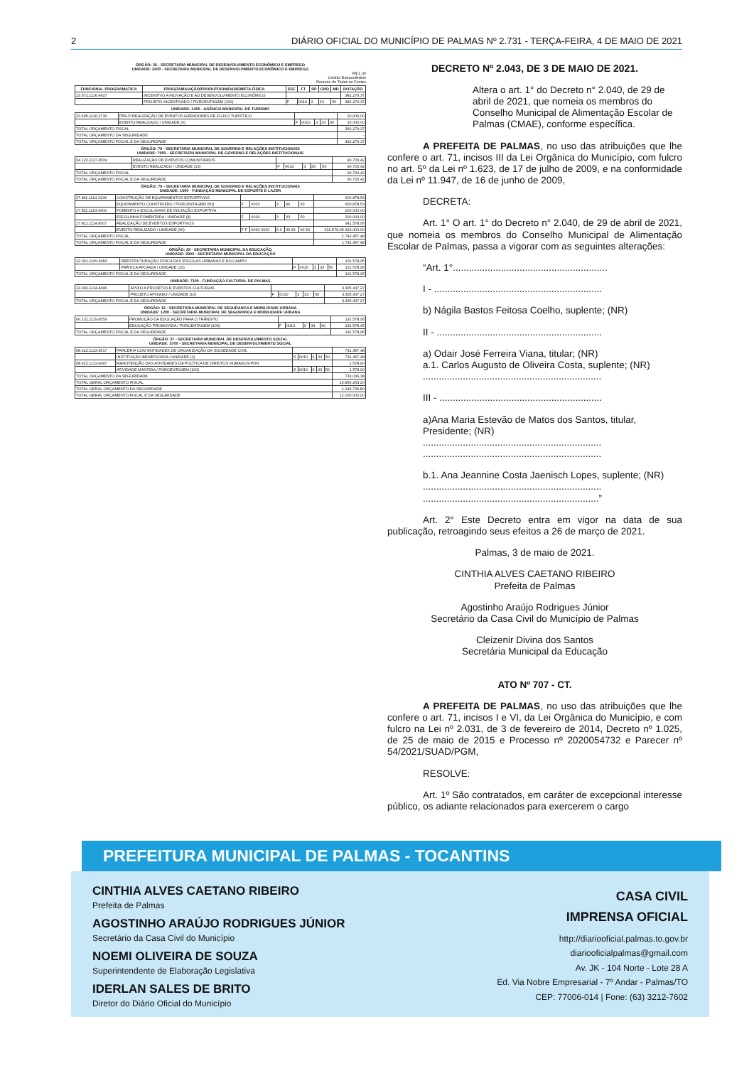2 DIÁRIO OFICIAL DO MUNICÍPIO DE PALMAS Nº 2.731 - TERÇA-FEIRA, 4 DE MAIO DE 2021
ÓRGÃO: 26 - SECRETARIA MUNICIPAL DE DESENVOLVIMENTO ECONÔMICO E EMPREGO
UNIDADE: 2600 - SECRETARIA MUNICIPAL DE DESENVOLVIMENTO ECONÔMICO E EMPREGO
R$ 1,00
Crédito Extraordinário
Recurso de Todas as Fontes
| FUNCIONAL PROGRAMÁTICA | PROGRAMA/AÇÃO/PRODUTO/UNIDADE/META FÍSICA | ESF | FT | RP | GND | MD | DOTAÇÃO |
| --- | --- | --- | --- | --- | --- | --- | --- |
| 23.572.1116.4427 | INCENTIVO A INOVAÇÃO E AO DESENVOLVIMENTO ECONÔMICO | | | | | | 382.279,37 |
| | PROJETO INCENTIVADO / PORCENTAGEM (100) | F | 0010 | 3 | 33 | 50 | 382.279,37 |
UNIDADE: 1400 - AGÊNCIA MUNICIPAL DE TURISMO
| 23.695.1116.2730 | PPA-P-REALIZAÇÃO DE EVENTOS GERADORES DE FLUXO TURÍSTICO | | | | | | 10.000,00 |
| | EVENTO REALIZADO / UNIDADE (6) | F | 0010 | 3 | 33 | 90 | 10.000,00 |
| TOTAL ORÇAMENTO FISCAL | | | | | | | 392.279,37 |
| TOTAL ORÇAMENTO DA SEGURIDADE | | | | | | | - |
| TOTAL ORÇAMENTO FISCAL E DA SEGURIDADE | | | | | | | 392.279,37 |
ÓRGÃO: 79 - SECRETARIA MUNICIPAL DE GOVERNO E RELAÇÕES INSTITUCIONAIS
UNIDADE: 7900 - SECRETARIA MUNICIPAL DE GOVERNO E RELAÇÕES INSTITUCIONAIS
| 04.122.1117.4509 | REALIZAÇÃO DE EVENTOS COMUNITÁRIOS | | | | | | 90.700,42 |
| | EVENTO REALIZADO / UNIDADE (15) | F | 0010 | 3 | 33 | 50 | 90.700,42 |
| TOTAL ORÇAMENTO FISCAL | | | | | | | 90.700,42 |
| TOTAL ORÇAMENTO FISCAL E DA SEGURIDADE | | | | | | | 90.700,42 |
ÓRGÃO: 79 - SECRETARIA MUNICIPAL DE GOVERNO E RELAÇÕES INSTITUCIONAIS
UNIDADE: 1600 - FUNDAÇÃO MUNICIPAL DE ESPORTE E LAZER
| 27.811.1114.3134 | CONSTRUÇÃO DE EQUIPAMENTOS ESPORTIVOS | | | | | | 600.878,53 |
| | EQUIPAMENTO CONSTRUÍDO / PORCENTAGEM (50) | F | 0010 | 3 | 44 | 90 | 600.878,53 |
| 27.811.1114.4409 | FOMENTO A ESCOLINHAS DE INICIAÇÃO ESPORTIVA | | | | | | 200.000,00 |
| | ESCOLINHA FOMENTADA / UNIDADE (8) | F | 0010 | 3 | 33 | 50 | 200.000,00 |
| 27.812.1114.4507 | REALIZAÇÃO DE EVENTOS ESPORTIVOS | | | | | | 941.578,95 |
| | EVENTO REALIZADO / UNIDADE (90) | F F | 0010 0010 | 3 3 | 33 33 | 90 50 | 631.578,95 310.000,00 |
| TOTAL ORÇAMENTO FISCAL | | | | | | | 1.742.457,48 |
| TOTAL ORÇAMENTO FISCAL E DA SEGURIDADE | | | | | | | 1.742.457,48 |
ÓRGÃO: 29 - SECRETARIA MUNICIPAL DA EDUCAÇÃO
UNIDADE: 2900 - SECRETARIA MUNICIPAL DA EDUCAÇÃO
| 12.361.1109.4450 | REESTRUTURAÇÃO FÍSICA DAS ESCOLAS URBANAS E DO CAMPO | | | | | | 101.578,95 |
| | PRÁTICA APOIADA / UNIDADE (10) | F | 0010 | 3 | 33 | 50 | 101.578,95 |
| TOTAL ORÇAMENTO FISCAL E DA SEGURIDADE | | | | | | | 101.578,95 |
UNIDADE: 7100 - FUNDAÇÃO CULTURAL DE PALMAS
| 13.392.1114.4446 | APOIO A PROJETOS E EVENTOS CULTURAIS | | | | | | 3.305.437,27 |
| | PROJETO APOIADO / UNIDADE (10) | F | 0010 | 3 | 33 | 50 | 3.305.437,27 |
| TOTAL ORÇAMENTO FISCAL E DA SEGURIDADE | | | | | | | 3.305.437,27 |
ÓRGÃO: 12 - SECRETARIA MUNICIPAL DE SEGURANCA E MOBILIDADE URBANA
UNIDADE: 1200 - SECRETARIA MUNICIPAL DE SEGURANCA E MOBILIDADE URBANA
| 06.131.1119.4559 | PROMOÇÃO DA EDUCAÇÃO PARA O TRÂNSITO | | | | | | 131.578,95 |
| | EDUCAÇÃO PROMOVIDA / PORCENTAGEM (100) | F | 0010 | 3 | 33 | 90 | 131.578,95 |
| TOTAL ORÇAMENTO FISCAL E DA SEGURIDADE | | | | | | | 131.578,95 |
ÓRGÃO: 37 - SECRETARIA MUNICIPAL DE DESENVOLVIMENTO SOCIAL
UNIDADE: 3700 - SECRETARIA MUNICIPAL DE DESENVOLVIMENTO SOCIAL
| 08.422.1113.4517 | PARCERIA COM ENTIDADES DE ORGANIZAÇÃO DA SOCIEDADE CIVIL | | | | | | 731.457,48 |
| | INSTITUIÇÃO BENEFICIADA / UNIDADE (2) | S | 0010 | 3 | 33 | 50 | 731.457,48 |
| 08.422.1113.4497 | MANUTENÇÃO DAS ATIVIDADES DA POLÍTICA DE DIREITOS HUMANOS-PDH | | | | | | 1.578,90 |
| | ATIVIDADE MANTIDA / PORCENTAGEM (100) | S | 0010 | 3 | 33 | 50 | 1.578,90 |
| TOTAL ORÇAMENTO DA SEGURIDADE | | | | | | | 733.036,38 |
| TOTAL GERAL ORÇAMENTO FISCAL | | | | | | | 10.856.263,20 |
| TOTAL GERAL ORÇAMENTO DA SEGURIDADE | | | | | | | 1.143.736,80 |
| TOTAL GERAL ORÇAMENTO FISCAL E DA SEGURIDADE | | | | | | | 12.000.000,00 |
DECRETO Nº 2.043, DE 3 DE MAIO DE 2021.
Altera o art. 1° do Decreto n° 2.040, de 29 de abril de 2021, que nomeia os membros do Conselho Municipal de Alimentação Escolar de Palmas (CMAE), conforme específica.
A PREFEITA DE PALMAS, no uso das atribuições que lhe confere o art. 71, incisos III da Lei Orgânica do Município, com fulcro no art. 5º da Lei nº 1.623, de 17 de julho de 2009, e na conformidade da Lei nº 11.947, de 16 de junho de 2009,
DECRETA:
Art. 1° O art. 1° do Decreto n° 2.040, de 29 de abril de 2021, que nomeia os membros do Conselho Municipal de Alimentação Escolar de Palmas, passa a vigorar com as seguintes alterações:
“Art. 1°..........................................................
I - ...............................................................
b) Nágila Bastos Feitosa Coelho, suplente; (NR)
II - ..............................................................
a) Odair José Ferreira Viana, titular; (NR)
a.1. Carlos Augusto de Oliveira Costa, suplente; (NR)
...................................................................
III - .............................................................
a)Ana Maria Estevão de Matos dos Santos, titular, Presidente; (NR)
...................................................................
...................................................................
b.1. Ana Jeannine Costa Jaenisch Lopes, suplente; (NR)
...................................................................
..................................................................”
Art. 2° Este Decreto entra em vigor na data de sua publicação, retroagindo seus efeitos a 26 de março de 2021.
Palmas, 3 de maio de 2021.
CINTHIA ALVES CAETANO RIBEIRO
Prefeita de Palmas
Agostinho Araújo Rodrigues Júnior
Secretário da Casa Civil do Município de Palmas
Cleizenir Divina dos Santos
Secretária Municipal da Educação
ATO Nº 707 - CT.
A PREFEITA DE PALMAS, no uso das atribuições que lhe confere o art. 71, incisos I e VI, da Lei Orgânica do Município, e com fulcro na Lei nº 2.031, de 3 de fevereiro de 2014, Decreto nº 1.025, de 25 de maio de 2015 e Processo nº 2020054732 e Parecer nº 54/2021/SUAD/PGM,
RESOLVE:
Art. 1º São contratados, em caráter de excepcional interesse público, os adiante relacionados para exercerem o cargo
PREFEITURA MUNICIPAL DE PALMAS - TOCANTINS
CINTHIA ALVES CAETANO RIBEIRO
Prefeita de Palmas
AGOSTINHO ARAÚJO RODRIGUES JÚNIOR
Secretário da Casa Civil do Município
NOEMI OLIVEIRA DE SOUZA
Superintendente de Elaboração Legislativa
IDERLAN SALES DE BRITO
Diretor do Diário Oficial do Município
CASA CIVIL
IMPRENSA OFICIAL
http://diariooficial.palmas.to.gov.br
diariooficialpalmas@gmail.com
Av. JK - 104 Norte - Lote 28 A
Ed. Via Nobre Empresarial - 7º Andar - Palmas/TO
CEP: 77006-014 | Fone: (63) 3212-7602